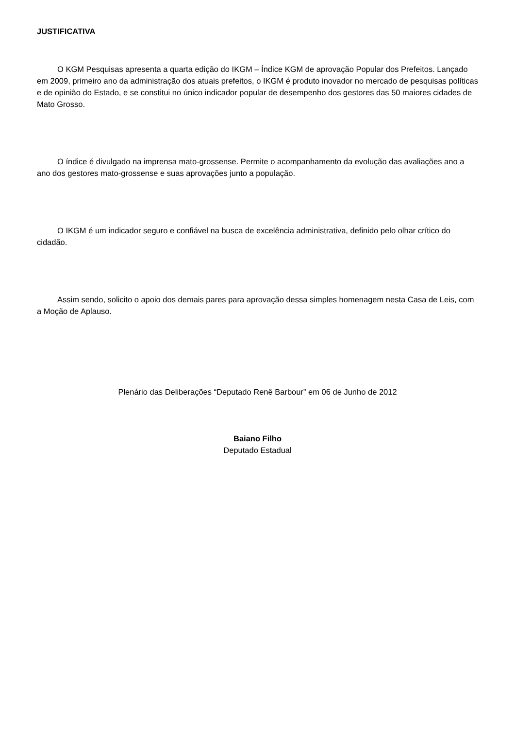JUSTIFICATIVA
O KGM Pesquisas apresenta a quarta edição do IKGM – Índice KGM de aprovação Popular dos Prefeitos. Lançado em 2009, primeiro ano da administração dos atuais prefeitos, o IKGM é produto inovador no mercado de pesquisas políticas e de opinião do Estado, e se constitui no único indicador popular de desempenho dos gestores das 50 maiores cidades de Mato Grosso.
O índice é divulgado na imprensa mato-grossense. Permite o acompanhamento da evolução das avaliações ano a ano dos gestores mato-grossense e suas aprovações junto a população.
O IKGM é um indicador seguro e confiável na busca de excelência administrativa, definido pelo olhar crítico do cidadão.
Assim sendo, solicito o apoio dos demais pares para aprovação dessa simples homenagem nesta Casa de Leis, com a Moção de Aplauso.
Plenário das Deliberações “Deputado Renê Barbour” em 06 de Junho de 2012
Baiano Filho
Deputado Estadual